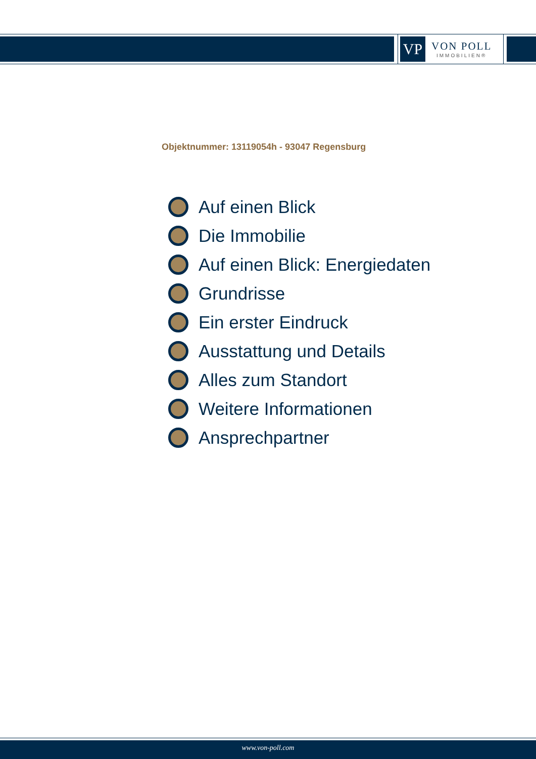VP
VON POLL
IMMOBILIEN®
Objektnummer: 13119054h - 93047 Regensburg
Auf einen Blick
Die Immobilie
Auf einen Blick: Energiedaten
Grundrisse
Ein erster Eindruck
Ausstattung und Details
Alles zum Standort
Weitere Informationen
Ansprechpartner
www.von-poll.com